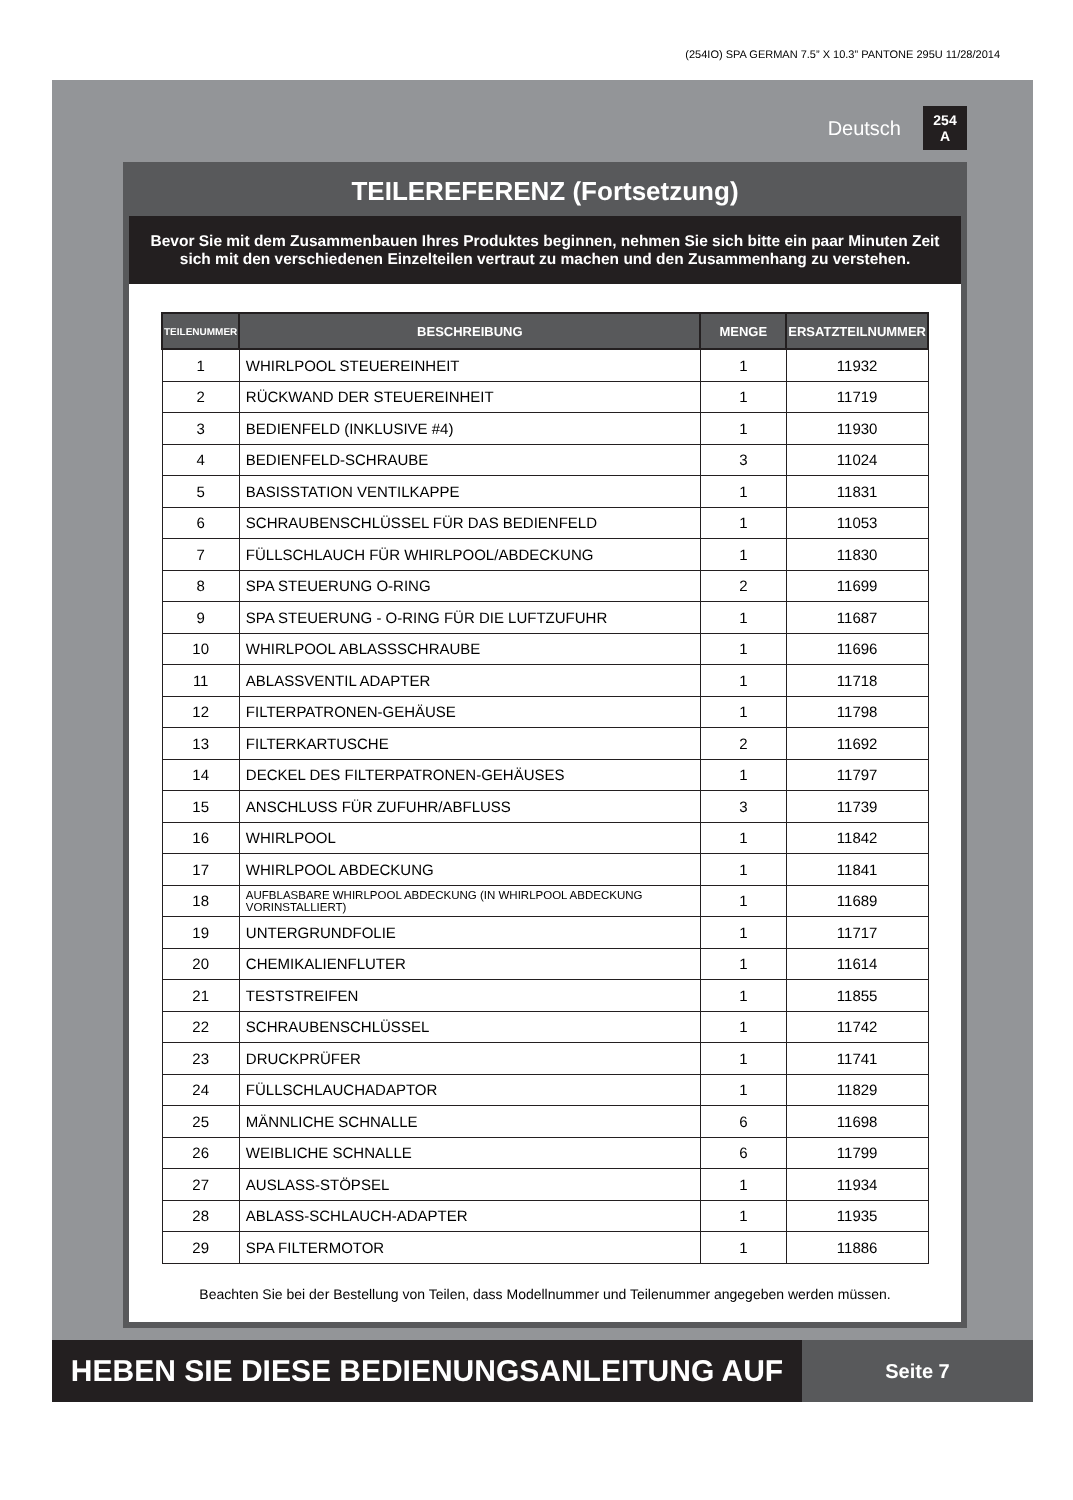(254IO) SPA GERMAN 7.5” X 10.3” PANTONE 295U 11/28/2014
Deutsch 254
A
TEILEREFERENZ (Fortsetzung)
Bevor Sie mit dem Zusammenbauen Ihres Produktes beginnen, nehmen Sie sich bitte ein paar Minuten Zeit sich mit den verschiedenen Einzelteilen vertraut zu machen und den Zusammenhang zu verstehen.
| TEILENUMMER | BESCHREIBUNG | MENGE | ERSATZTEILNUMMER |
| --- | --- | --- | --- |
| 1 | WHIRLPOOL STEUEREINHEIT | 1 | 11932 |
| 2 | RÜCKWAND DER STEUEREINHEIT | 1 | 11719 |
| 3 | BEDIENFELD (INKLUSIVE #4) | 1 | 11930 |
| 4 | BEDIENFELD-SCHRAUBE | 3 | 11024 |
| 5 | BASISSTATION VENTILKAPPE | 1 | 11831 |
| 6 | SCHRAUBENSCHLÜSSEL FÜR DAS BEDIENFELD | 1 | 11053 |
| 7 | FÜLLSCHLAUCH FÜR WHIRLPOOL/ABDECKUNG | 1 | 11830 |
| 8 | SPA STEUERUNG O-RING | 2 | 11699 |
| 9 | SPA STEUERUNG - O-RING FÜR DIE LUFTZUFUHR | 1 | 11687 |
| 10 | WHIRLPOOL ABLASSSCHRAUBE | 1 | 11696 |
| 11 | ABLASSVENTIL ADAPTER | 1 | 11718 |
| 12 | FILTERPATRONEN-GEHÄUSE | 1 | 11798 |
| 13 | FILTERKARTUSCHE | 2 | 11692 |
| 14 | DECKEL DES FILTERPATRONEN-GEHÄUSES | 1 | 11797 |
| 15 | ANSCHLUSS FÜR ZUFUHR/ABFLUSS | 3 | 11739 |
| 16 | WHIRLPOOL | 1 | 11842 |
| 17 | WHIRLPOOL ABDECKUNG | 1 | 11841 |
| 18 | AUFBLASBARE WHIRLPOOL ABDECKUNG (IN WHIRLPOOL ABDECKUNG VORINSTALLIERT) | 1 | 11689 |
| 19 | UNTERGRUNDFOLIE | 1 | 11717 |
| 20 | CHEMIKALIENFLUTER | 1 | 11614 |
| 21 | TESTSTREIFEN | 1 | 11855 |
| 22 | SCHRAUBENSCHLÜSSEL | 1 | 11742 |
| 23 | DRUCKPRÜFER | 1 | 11741 |
| 24 | FÜLLSCHLAUCHADAPTOR | 1 | 11829 |
| 25 | MÄNNLICHE SCHNALLE | 6 | 11698 |
| 26 | WEIBLICHE SCHNALLE | 6 | 11799 |
| 27 | AUSLASS-STÖPSEL | 1 | 11934 |
| 28 | ABLASS-SCHLAUCH-ADAPTER | 1 | 11935 |
| 29 | SPA FILTERMOTOR | 1 | 11886 |
Beachten Sie bei der Bestellung von Teilen, dass Modellnummer und Teilenummer angegeben werden müssen.
HEBEN SIE DIESE BEDIENUNGSANLEITUNG AUF
Seite 7